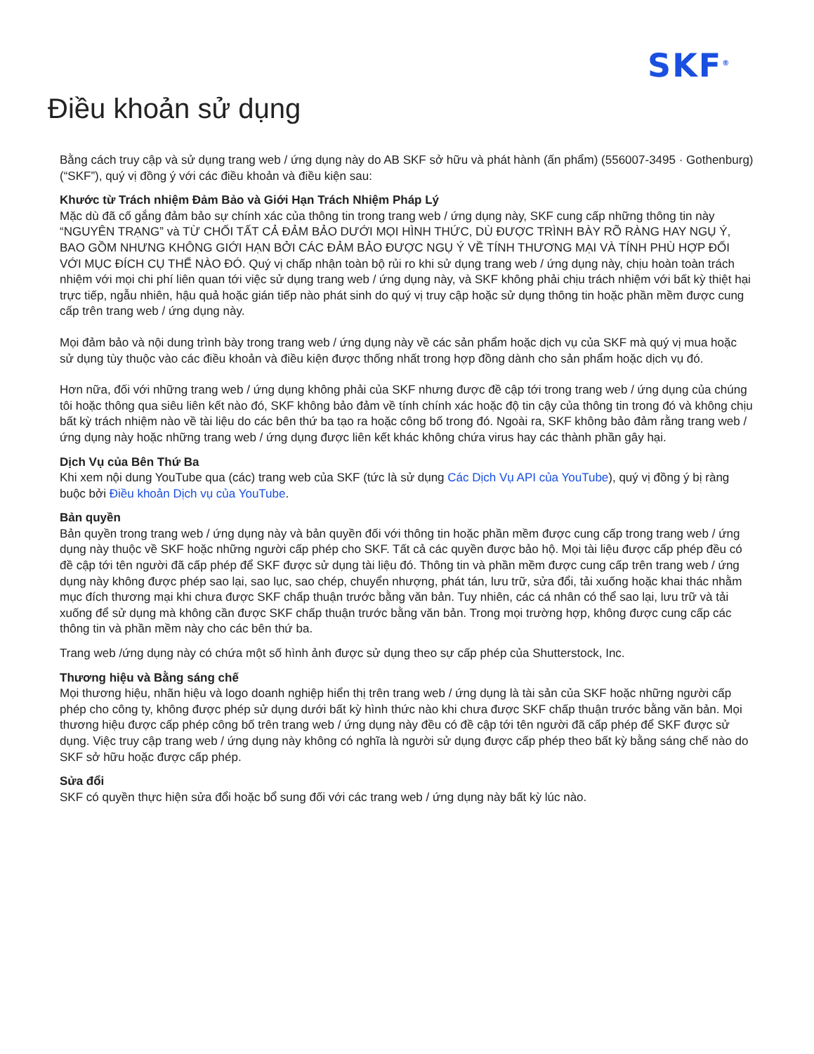SKF<sup>®</sup>
Điều khoản sử dụng
Bằng cách truy cập và sử dụng trang web / ứng dụng này do AB SKF sở hữu và phát hành (ấn phẩm) (556007-3495 · Gothenburg) (“SKF”), quý vị đồng ý với các điều khoản và điều kiện sau:
Khước từ Trách nhiệm Đảm Bảo và Giới Hạn Trách Nhiệm Pháp Lý
Mặc dù đã cố gắng đảm bảo sự chính xác của thông tin trong trang web / ứng dụng này, SKF cung cấp những thông tin này “NGUYÊN TRẠNG” và TỪ CHỐI TẤT CẢ ĐẢM BẢO DƯỚI MỌI HÌNH THỨC, DÙ ĐƯỢC TRÌNH BÀY RÕ RÀNG HAY NGỤ Ý, BAO GỒM NHƯNG KHÔNG GIỚI HẠN BỞI CÁC ĐẢM BẢO ĐƯỢC NGỤ Ý VỀ TÍNH THƯƠNG MẠI VÀ TÍNH PHÙ HỢP ĐỐI VỚI MỤC ĐÍCH CỤ THỂ NÀO ĐÓ. Quý vị chấp nhận toàn bộ rủi ro khi sử dụng trang web / ứng dụng này, chịu hoàn toàn trách nhiệm với mọi chi phí liên quan tới việc sử dụng trang web / ứng dụng này, và SKF không phải chịu trách nhiệm với bất kỳ thiệt hại trực tiếp, ngẫu nhiên, hậu quả hoặc gián tiếp nào phát sinh do quý vị truy cập hoặc sử dụng thông tin hoặc phần mềm được cung cấp trên trang web / ứng dụng này.
Mọi đảm bảo và nội dung trình bày trong trang web / ứng dụng này về các sản phẩm hoặc dịch vụ của SKF mà quý vị mua hoặc sử dụng tùy thuộc vào các điều khoản và điều kiện được thống nhất trong hợp đồng dành cho sản phẩm hoặc dịch vụ đó.
Hơn nữa, đối với những trang web / ứng dụng không phải của SKF nhưng được đề cập tới trong trang web / ứng dụng của chúng tôi hoặc thông qua siêu liên kết nào đó, SKF không bảo đảm về tính chính xác hoặc độ tin cậy của thông tin trong đó và không chịu bất kỳ trách nhiệm nào về tài liệu do các bên thứ ba tạo ra hoặc công bố trong đó. Ngoài ra, SKF không bảo đảm rằng trang web / ứng dụng này hoặc những trang web / ứng dụng được liên kết khác không chứa virus hay các thành phần gây hại.
Dịch Vụ của Bên Thứ Ba
Khi xem nội dung YouTube qua (các) trang web của SKF (tức là sử dụng Các Dịch Vụ API của YouTube), quý vị đồng ý bị ràng buộc bởi Điều khoản Dịch vụ của YouTube.
Bản quyền
Bản quyền trong trang web / ứng dụng này và bản quyền đối với thông tin hoặc phần mềm được cung cấp trong trang web / ứng dụng này thuộc về SKF hoặc những người cấp phép cho SKF. Tất cả các quyền được bảo hộ. Mọi tài liệu được cấp phép đều có đề cập tới tên người đã cấp phép để SKF được sử dụng tài liệu đó. Thông tin và phần mềm được cung cấp trên trang web / ứng dụng này không được phép sao lại, sao lục, sao chép, chuyển nhượng, phát tán, lưu trữ, sửa đổi, tải xuống hoặc khai thác nhằm mục đích thương mại khi chưa được SKF chấp thuận trước bằng văn bản. Tuy nhiên, các cá nhân có thể sao lại, lưu trữ và tải xuống để sử dụng mà không cần được SKF chấp thuận trước bằng văn bản. Trong mọi trường hợp, không được cung cấp các thông tin và phần mềm này cho các bên thứ ba.
Trang web /ứng dụng này có chứa một số hình ảnh được sử dụng theo sự cấp phép của Shutterstock, Inc.
Thương hiệu và Bằng sáng chế
Mọi thương hiệu, nhãn hiệu và logo doanh nghiệp hiển thị trên trang web / ứng dụng là tài sản của SKF hoặc những người cấp phép cho công ty, không được phép sử dụng dưới bất kỳ hình thức nào khi chưa được SKF chấp thuận trước bằng văn bản. Mọi thương hiệu được cấp phép công bố trên trang web / ứng dụng này đều có đề cập tới tên người đã cấp phép để SKF được sử dụng. Việc truy cập trang web / ứng dụng này không có nghĩa là người sử dụng được cấp phép theo bất kỳ bằng sáng chế nào do SKF sở hữu hoặc được cấp phép.
Sửa đổi
SKF có quyền thực hiện sửa đổi hoặc bổ sung đối với các trang web / ứng dụng này bất kỳ lúc nào.